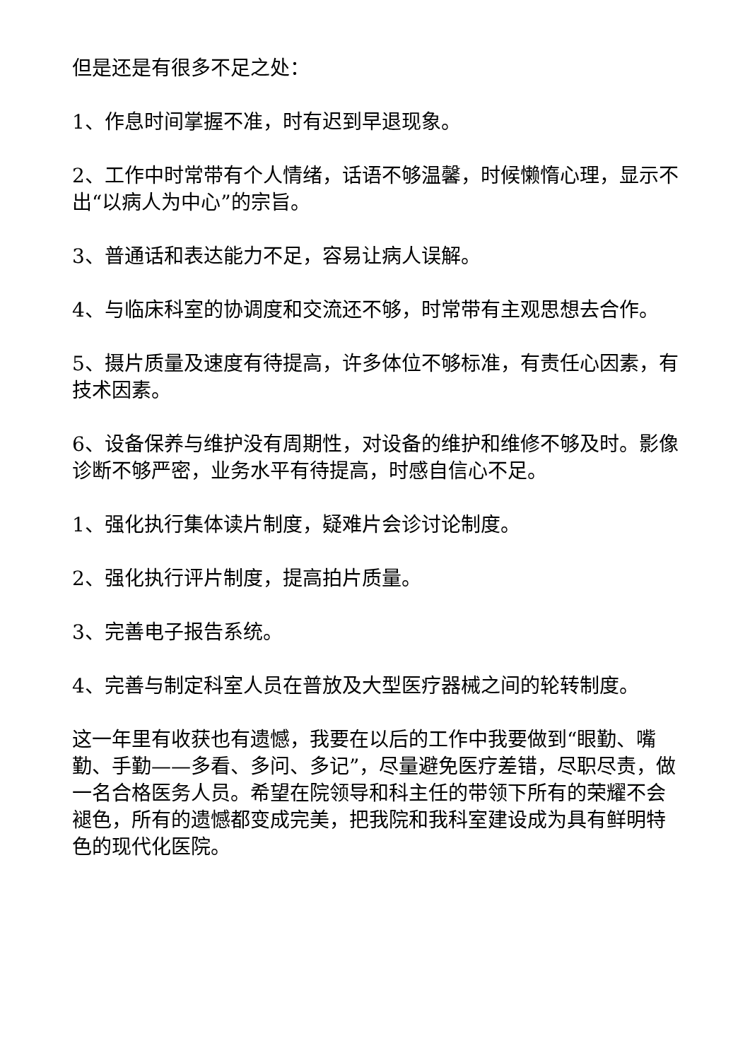但是还是有很多不足之处：
1、作息时间掌握不准，时有迟到早退现象。
2、工作中时常带有个人情绪，话语不够温馨，时候懒惰心理，显示不出“以病人为中心”的宗旨。
3、普通话和表达能力不足，容易让病人误解。
4、与临床科室的协调度和交流还不够，时常带有主观思想去合作。
5、摄片质量及速度有待提高，许多体位不够标准，有责任心因素，有技术因素。
6、设备保养与维护没有周期性，对设备的维护和维修不够及时。影像诊断不够严密，业务水平有待提高，时感自信心不足。
1、强化执行集体读片制度，疑难片会诊讨论制度。
2、强化执行评片制度，提高拍片质量。
3、完善电子报告系统。
4、完善与制定科室人员在普放及大型医疗器械之间的轮转制度。
这一年里有收获也有遗憾，我要在以后的工作中我要做到“眼勤、嘴勤、手勤——多看、多问、多记”，尽量避免医疗差错，尽职尽责，做一名合格医务人员。希望在院领导和科主任的带领下所有的荣耀不会褪色，所有的遗憾都变成完美，把我院和我科室建设成为具有鲜明特色的现代化医院。